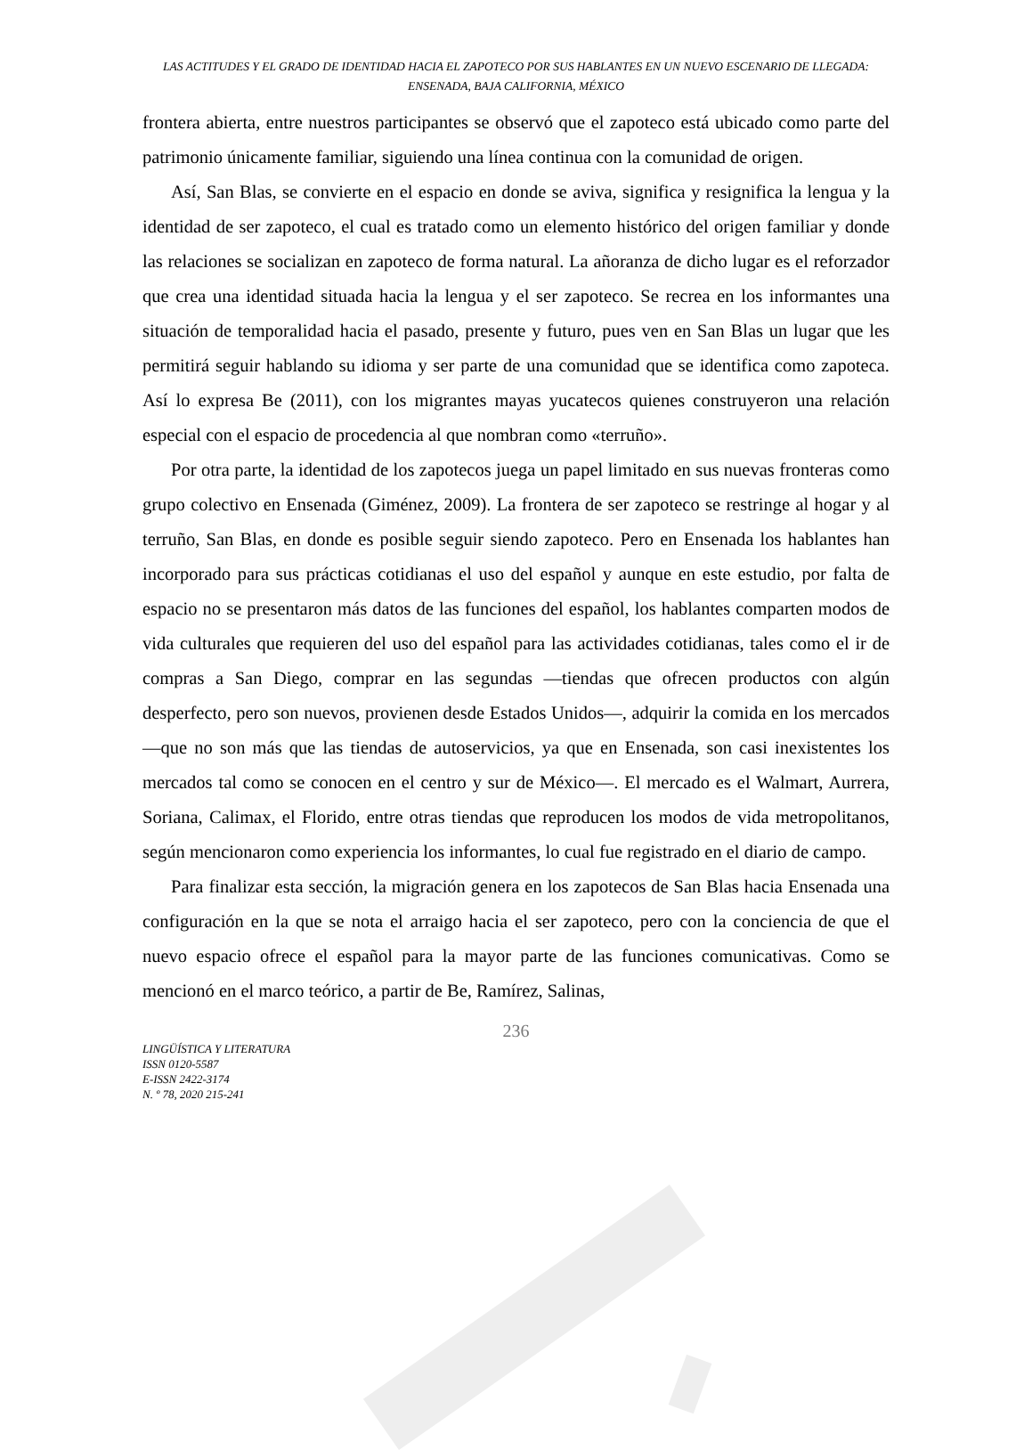LAS ACTITUDES Y EL GRADO DE IDENTIDAD HACIA EL ZAPOTECO POR SUS HABLANTES EN UN NUEVO ESCENARIO DE LLEGADA: ENSENADA, BAJA CALIFORNIA, MÉXICO
frontera abierta, entre nuestros participantes se observó que el zapoteco está ubicado como parte del patrimonio únicamente familiar, siguiendo una línea continua con la comunidad de origen.
Así, San Blas, se convierte en el espacio en donde se aviva, significa y resignifica la lengua y la identidad de ser zapoteco, el cual es tratado como un elemento histórico del origen familiar y donde las relaciones se socializan en zapoteco de forma natural. La añoranza de dicho lugar es el reforzador que crea una identidad situada hacia la lengua y el ser zapoteco. Se recrea en los informantes una situación de temporalidad hacia el pasado, presente y futuro, pues ven en San Blas un lugar que les permitirá seguir hablando su idioma y ser parte de una comunidad que se identifica como zapoteca. Así lo expresa Be (2011), con los migrantes mayas yucatecos quienes construyeron una relación especial con el espacio de procedencia al que nombran como «terruño».
Por otra parte, la identidad de los zapotecos juega un papel limitado en sus nuevas fronteras como grupo colectivo en Ensenada (Giménez, 2009). La frontera de ser zapoteco se restringe al hogar y al terruño, San Blas, en donde es posible seguir siendo zapoteco. Pero en Ensenada los hablantes han incorporado para sus prácticas cotidianas el uso del español y aunque en este estudio, por falta de espacio no se presentaron más datos de las funciones del español, los hablantes comparten modos de vida culturales que requieren del uso del español para las actividades cotidianas, tales como el ir de compras a San Diego, comprar en las segundas —tiendas que ofrecen productos con algún desperfecto, pero son nuevos, provienen desde Estados Unidos—, adquirir la comida en los mercados —que no son más que las tiendas de autoservicios, ya que en Ensenada, son casi inexistentes los mercados tal como se conocen en el centro y sur de México—. El mercado es el Walmart, Aurrera, Soriana, Calimax, el Florido, entre otras tiendas que reproducen los modos de vida metropolitanos, según mencionaron como experiencia los informantes, lo cual fue registrado en el diario de campo.
Para finalizar esta sección, la migración genera en los zapotecos de San Blas hacia Ensenada una configuración en la que se nota el arraigo hacia el ser zapoteco, pero con la conciencia de que el nuevo espacio ofrece el español para la mayor parte de las funciones comunicativas. Como se mencionó en el marco teórico, a partir de Be, Ramírez, Salinas,
236
LINGÜÍSTICA Y LITERATURA
ISSN 0120-5587
E-ISSN 2422-3174
N. º 78, 2020 215-241